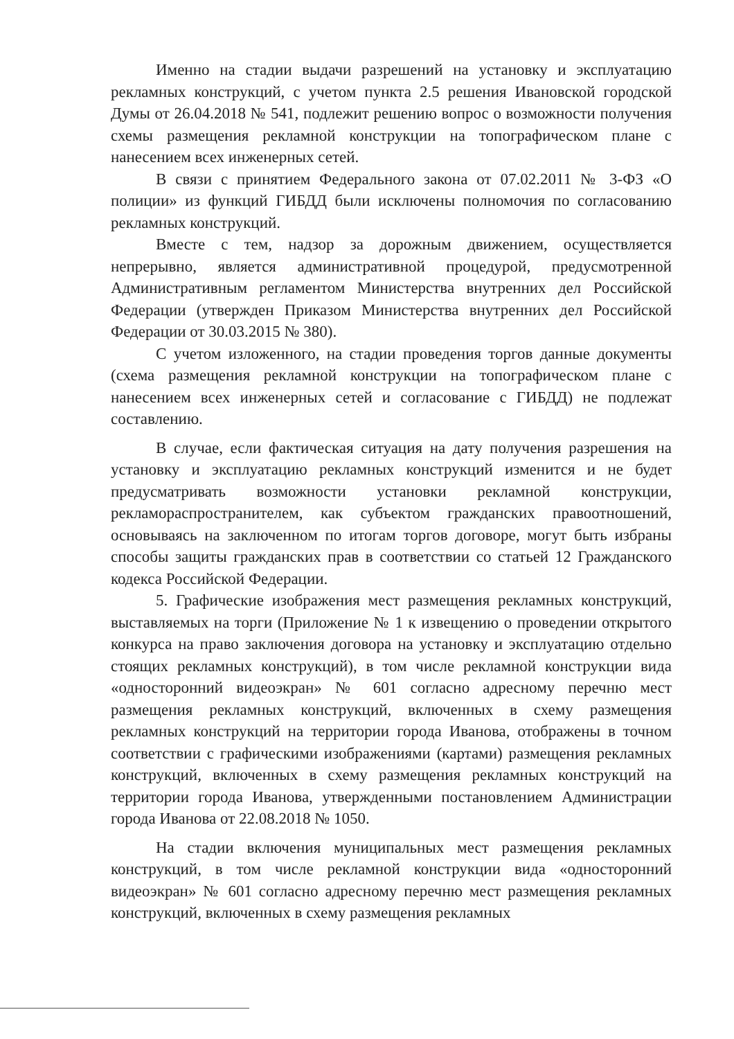Именно на стадии выдачи разрешений на установку и эксплуатацию рекламных конструкций, с учетом пункта 2.5 решения Ивановской городской Думы от 26.04.2018 № 541, подлежит решению вопрос о возможности получения схемы размещения рекламной конструкции на топографическом плане с нанесением всех инженерных сетей.
В связи с принятием Федерального закона от 07.02.2011 № 3-ФЗ «О полиции» из функций ГИБДД были исключены полномочия по согласованию рекламных конструкций.
Вместе с тем, надзор за дорожным движением, осуществляется непрерывно, является административной процедурой, предусмотренной Административным регламентом Министерства внутренних дел Российской Федерации (утвержден Приказом Министерства внутренних дел Российской Федерации от 30.03.2015 № 380).
С учетом изложенного, на стадии проведения торгов данные документы (схема размещения рекламной конструкции на топографическом плане с нанесением всех инженерных сетей и согласование с ГИБДД) не подлежат составлению.
В случае, если фактическая ситуация на дату получения разрешения на установку и эксплуатацию рекламных конструкций изменится и не будет предусматривать возможности установки рекламной конструкции, рекламораспространителем, как субъектом гражданских правоотношений, основываясь на заключенном по итогам торгов договоре, могут быть избраны способы защиты гражданских прав в соответствии со статьей 12 Гражданского кодекса Российской Федерации.
5. Графические изображения мест размещения рекламных конструкций, выставляемых на торги (Приложение № 1 к извещению о проведении открытого конкурса на право заключения договора на установку и эксплуатацию отдельно стоящих рекламных конструкций), в том числе рекламной конструкции вида «односторонний видеоэкран» № 601 согласно адресному перечню мест размещения рекламных конструкций, включенных в схему размещения рекламных конструкций на территории города Иванова, отображены в точном соответствии с графическими изображениями (картами) размещения рекламных конструкций, включенных в схему размещения рекламных конструкций на территории города Иванова, утвержденными постановлением Администрации города Иванова от 22.08.2018 № 1050.
На стадии включения муниципальных мест размещения рекламных конструкций, в том числе рекламной конструкции вида «односторонний видеоэкран» № 601 согласно адресному перечню мест размещения рекламных конструкций, включенных в схему размещения рекламных